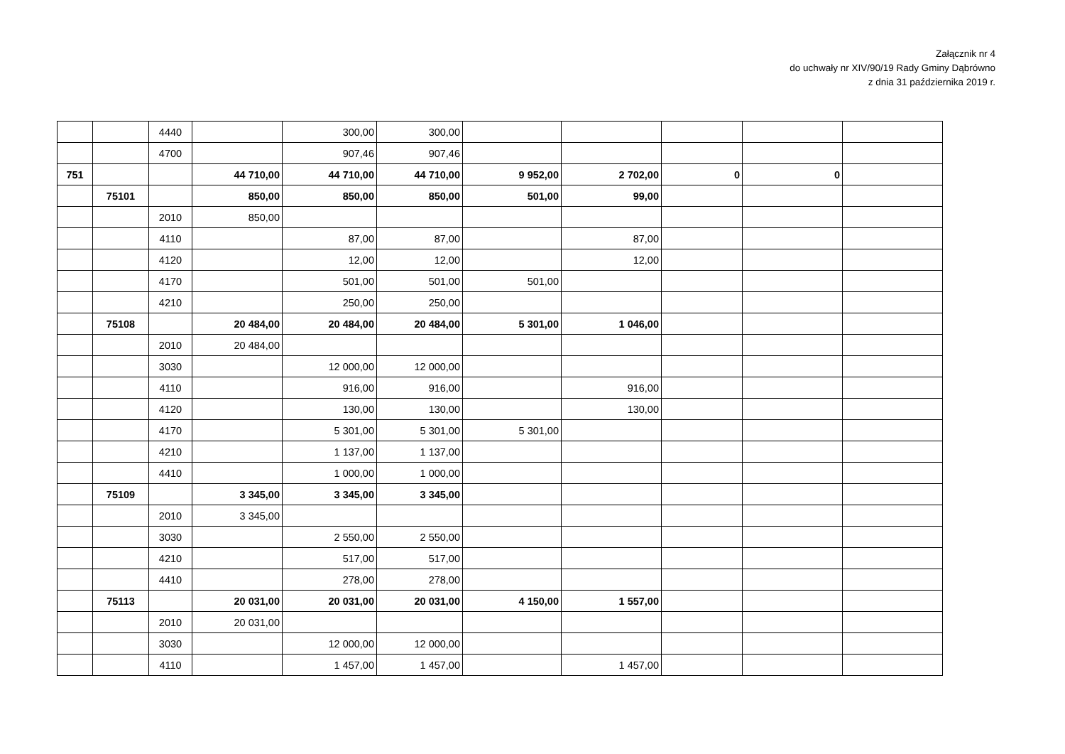Załącznik nr 4
do uchwały nr XIV/90/19 Rady Gminy Dąbrówno
z dnia 31 października 2019 r.
| | | 4440 | | 300,00 | 300,00 | | | | | |
| | | 4700 | | 907,46 | 907,46 | | | | | |
| 751 | | | 44 710,00 | 44 710,00 | 44 710,00 | 9 952,00 | 2 702,00 | 0 | 0 | |
| | 75101 | | 850,00 | 850,00 | 850,00 | 501,00 | 99,00 | | | |
| | | 2010 | 850,00 | | | | | | | |
| | | 4110 | | 87,00 | 87,00 | | 87,00 | | | |
| | | 4120 | | 12,00 | 12,00 | | 12,00 | | | |
| | | 4170 | | 501,00 | 501,00 | 501,00 | | | | |
| | | 4210 | | 250,00 | 250,00 | | | | | |
| | 75108 | | 20 484,00 | 20 484,00 | 20 484,00 | 5 301,00 | 1 046,00 | | | |
| | | 2010 | 20 484,00 | | | | | | | |
| | | 3030 | | 12 000,00 | 12 000,00 | | | | | |
| | | 4110 | | 916,00 | 916,00 | | 916,00 | | | |
| | | 4120 | | 130,00 | 130,00 | | 130,00 | | | |
| | | 4170 | | 5 301,00 | 5 301,00 | 5 301,00 | | | | |
| | | 4210 | | 1 137,00 | 1 137,00 | | | | | |
| | | 4410 | | 1 000,00 | 1 000,00 | | | | | |
| | 75109 | | 3 345,00 | 3 345,00 | 3 345,00 | | | | | |
| | | 2010 | 3 345,00 | | | | | | | |
| | | 3030 | | 2 550,00 | 2 550,00 | | | | | |
| | | 4210 | | 517,00 | 517,00 | | | | | |
| | | 4410 | | 278,00 | 278,00 | | | | | |
| | 75113 | | 20 031,00 | 20 031,00 | 20 031,00 | 4 150,00 | 1 557,00 | | | |
| | | 2010 | 20 031,00 | | | | | | | |
| | | 3030 | | 12 000,00 | 12 000,00 | | | | | |
| | | 4110 | | 1 457,00 | 1 457,00 | | 1 457,00 | | | |